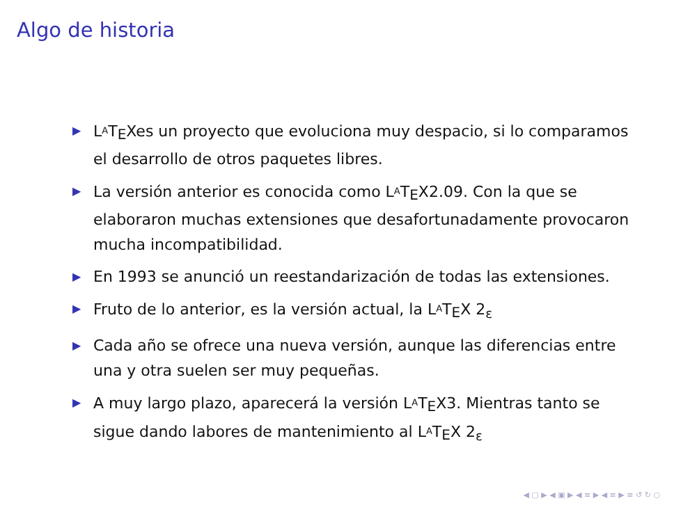Algo de historia
▶ L<sup>A</sup>T<sub>E</sub>Xes un proyecto que evoluciona muy despacio, si lo comparamos el desarrollo de otros paquetes libres.
▶ La versión anterior es conocida como L<sup>A</sup>T<sub>E</sub>X2.09. Con la que se elaboraron muchas extensiones que desafortunadamente provocaron mucha incompatibilidad.
▶ En 1993 se anunció un reestandarización de todas las extensiones.
▶ Fruto de lo anterior, es la versión actual, la L<sup>A</sup>T<sub>E</sub>X 2<sub>ε</sub>
▶ Cada año se ofrece una nueva versión, aunque las diferencias entre una y otra suelen ser muy pequeñas.
▶ A muy largo plazo, aparecerá la versión L<sup>A</sup>T<sub>E</sub>X3. Mientras tanto se sigue dando labores de mantenimiento al L<sup>A</sup>T<sub>E</sub>X 2<sub>ε</sub>
◀ ▢ ▶ ◀ ▣ ▶ ◀ ≡ ▶ ◀ ≡ ▶ ≡ ↺ ↻ ○